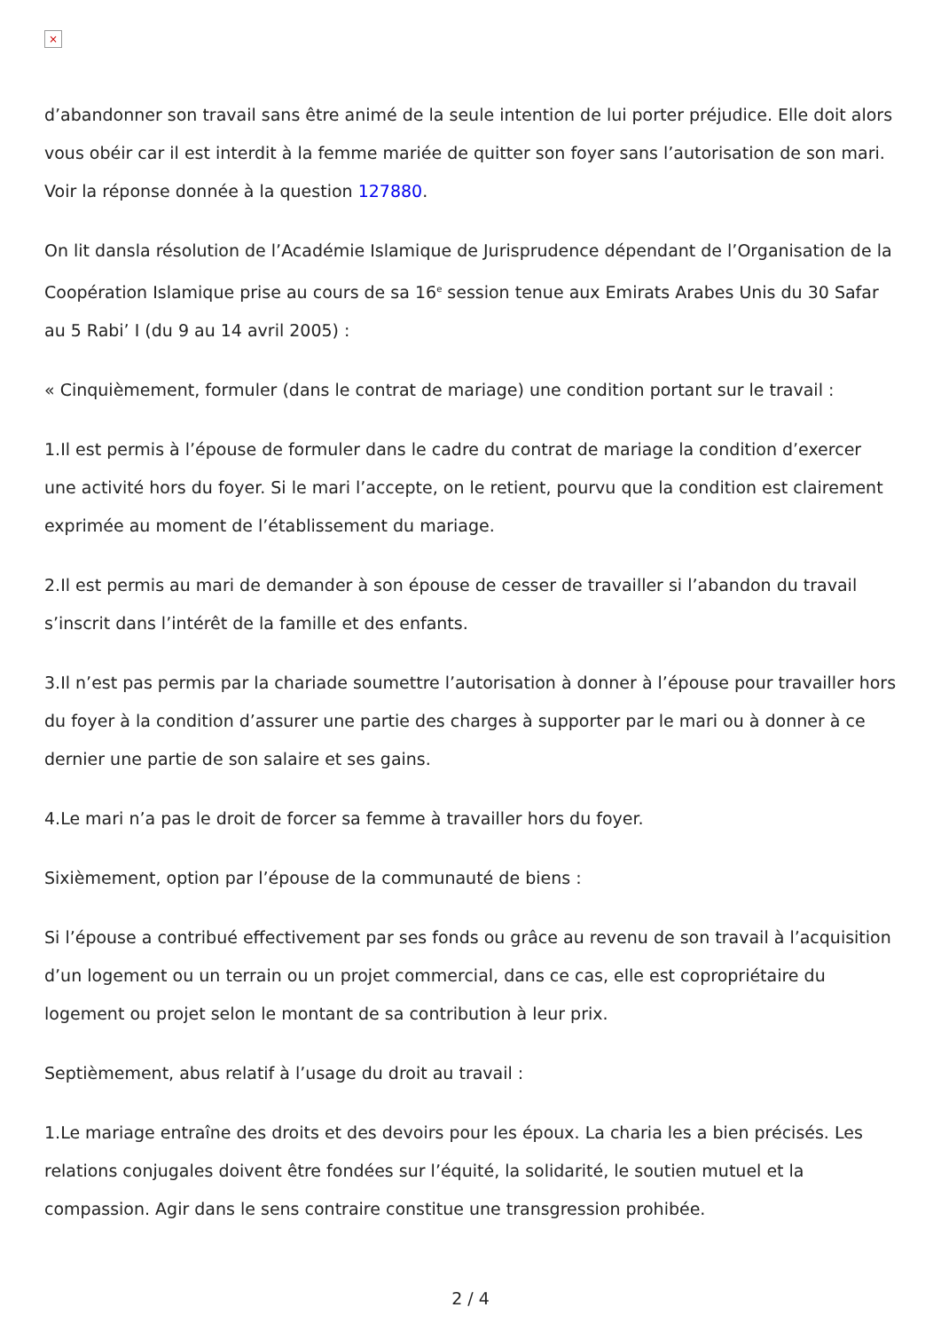×
d’abandonner son travail sans être animé de la seule intention de lui porter préjudice. Elle doit alors vous obéir car il est interdit à la femme mariée de quitter son foyer sans l’autorisation de son mari. Voir la réponse donnée à la question 127880.
On lit dansla résolution de l’Académie Islamique de Jurisprudence dépendant de l’Organisation de la Coopération Islamique prise au cours de sa 16<sup>e</sup> session tenue aux Emirats Arabes Unis du 30 Safar au 5 Rabi’ I (du 9 au 14 avril 2005) :
« Cinquièmement, formuler (dans le contrat de mariage) une condition portant sur le travail :
1.Il est permis à l’épouse de formuler dans le cadre du contrat de mariage la condition d’exercer une activité hors du foyer. Si le mari l’accepte, on le retient, pourvu que la condition est clairement exprimée au moment de l’établissement du mariage.
2.Il est permis au mari de demander à son épouse de cesser de travailler si l’abandon du travail s’inscrit dans l’intérêt de la famille et des enfants.
3.Il n’est pas permis par la chariade soumettre l’autorisation à donner à l’épouse pour travailler hors du foyer à la condition d’assurer une partie des charges à supporter par le mari ou à donner à ce dernier une partie de son salaire et ses gains.
4.Le mari n’a pas le droit de forcer sa femme à travailler hors du foyer.
Sixièmement, option par l’épouse de la communauté de biens :
Si l’épouse a contribué effectivement par ses fonds ou grâce au revenu de son travail à l’acquisition d’un logement ou un terrain ou un projet commercial, dans ce cas, elle est copropriétaire du logement ou projet selon le montant de sa contribution à leur prix.
Septièmement, abus relatif à l’usage du droit au travail :
1.Le mariage entraîne des droits et des devoirs pour les époux. La charia les a bien précisés. Les relations conjugales doivent être fondées sur l’équité, la solidarité, le soutien mutuel et la compassion. Agir dans le sens contraire constitue une transgression prohibée.
2 / 4